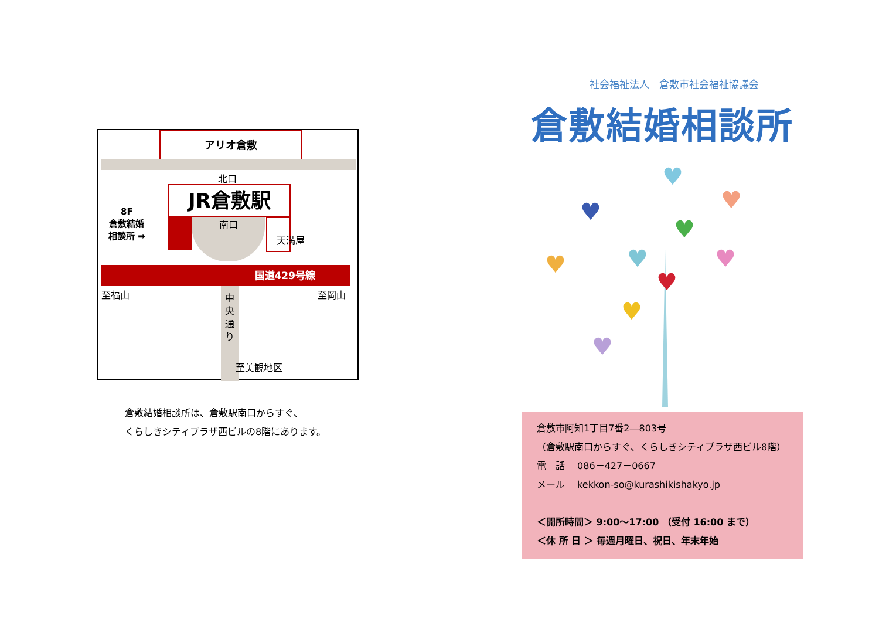アリオ倉敷
北口
JR倉敷駅
南口
天満屋
8F
倉敷結婚
相談所 ➡
国道429号線
至福山 至岡山
中
央
通
り
至美観地区
倉敷結婚相談所は、倉敷駅南口からすぐ、
くらしきシティプラザ西ビルの8階にあります。
社会福祉法人　倉敷市社会福祉協議会
倉敷結婚相談所
♥
♥
♥
♥
♥
♥
♥
♥
♥
♥
倉敷市阿知1丁目7番2―803号
（倉敷駅南口からすぐ、くらしきシティプラザ西ビル8階）
電　話　 086－427－0667
メール　 kekkon-so@kurashikishakyo.jp
＜開所時間＞ 9:00～17:00 （受付 16:00 まで）
＜休 所 日 ＞ 毎週月曜日、祝日、年末年始